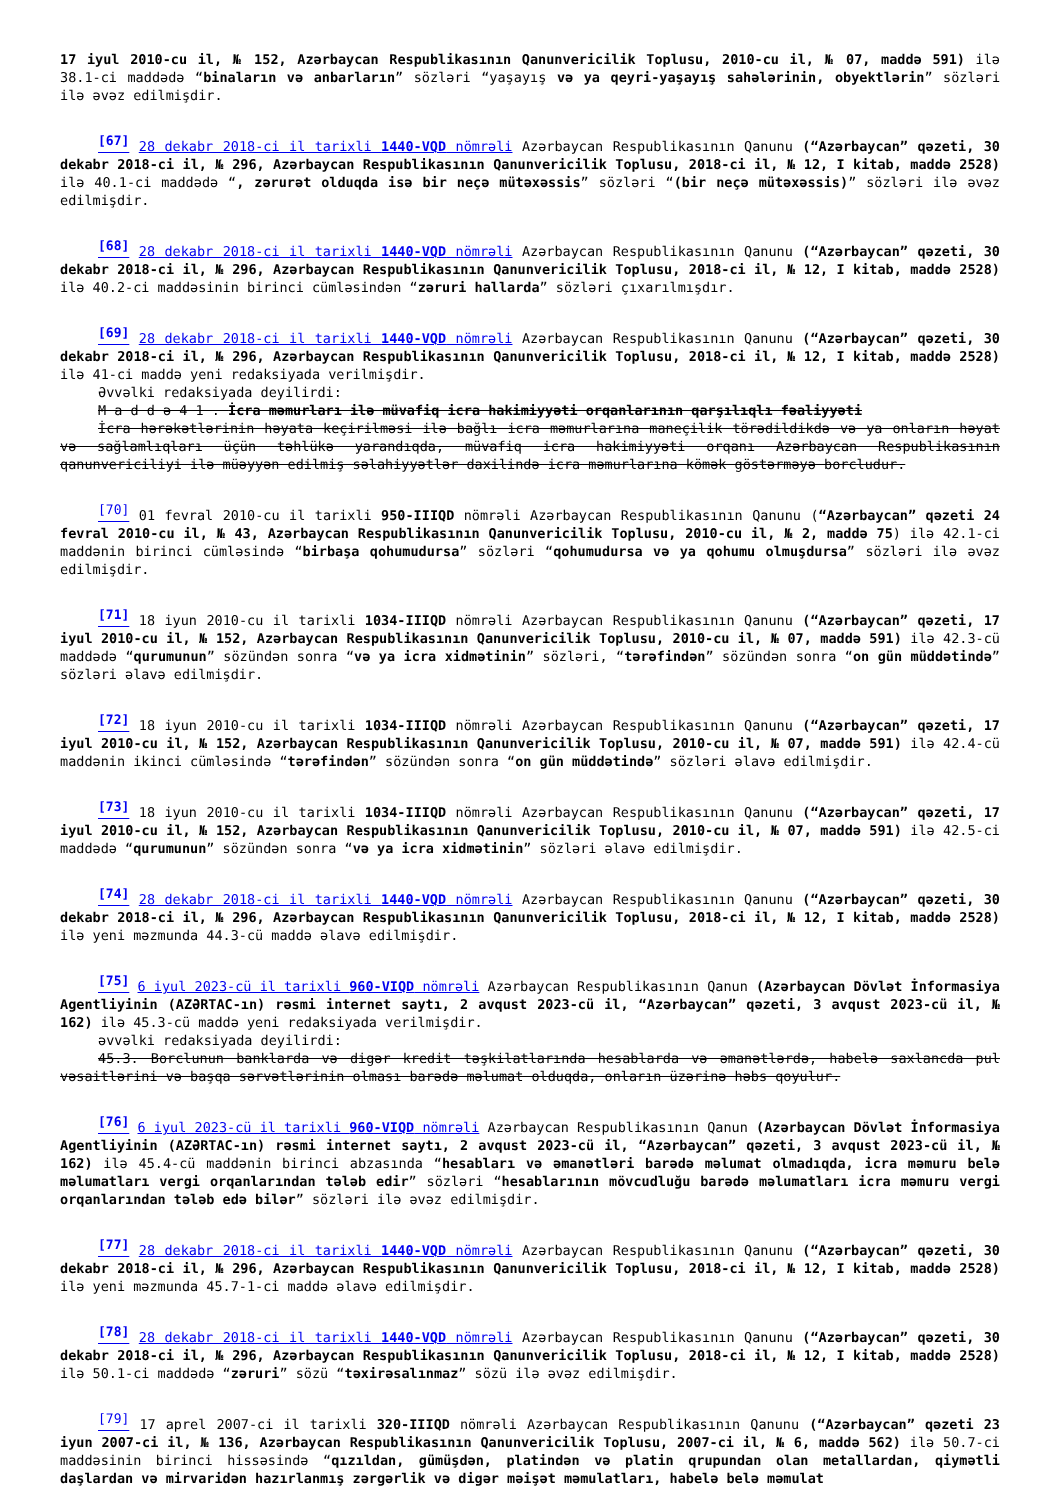17 iyul 2010-cu il, № 152, Azərbaycan Respublikasının Qanunvericilik Toplusu, 2010-cu il, № 07, maddə 591) ilə 38.1-ci maddədə “binaların və anbarların” sözləri “yaşayış və ya qeyri-yaşayış sahələrinin, obyektlərin” sözləri ilə əvəz edilmişdir.
<sup>[67]</sup> 28 dekabr 2018-ci il tarixli 1440-VQD nömrəli Azərbaycan Respublikasının Qanunu (“Azərbaycan” qəzeti, 30 dekabr 2018-ci il, № 296, Azərbaycan Respublikasının Qanunvericilik Toplusu, 2018-ci il, № 12, I kitab, maddə 2528) ilə 40.1-ci maddədə “, zərurət olduqda isə bir neçə mütəxəssis” sözləri “(bir neçə mütəxəssis)” sözləri ilə əvəz edilmişdir.
<sup>[68]</sup> 28 dekabr 2018-ci il tarixli 1440-VQD nömrəli Azərbaycan Respublikasının Qanunu (“Azərbaycan” qəzeti, 30 dekabr 2018-ci il, № 296, Azərbaycan Respublikasının Qanunvericilik Toplusu, 2018-ci il, № 12, I kitab, maddə 2528) ilə 40.2-ci maddəsinin birinci cümləsindən “zəruri hallarda” sözləri çıxarılmışdır.
<sup>[69]</sup> 28 dekabr 2018-ci il tarixli 1440-VQD nömrəli Azərbaycan Respublikasının Qanunu (“Azərbaycan” qəzeti, 30 dekabr 2018-ci il, № 296, Azərbaycan Respublikasının Qanunvericilik Toplusu, 2018-ci il, № 12, I kitab, maddə 2528) ilə 41-ci maddə yeni redaksiyada verilmişdir.
Əvvəlki redaksiyada deyilirdi:
M a d d ə 4 1 . İcra məmurları ilə müvafiq icra hakimiyyəti orqanlarının qarşılıqlı fəaliyyəti
İcra hərəkətlərinin həyata keçirilməsi ilə bağlı icra məmurlarına maneçilik törədildikdə və ya onların həyat və sağlamlıqları üçün təhlükə yarandıqda, müvafiq icra hakimiyyəti orqanı Azərbaycan Respublikasının qanunvericiliyi ilə müəyyən edilmiş səlahiyyətlər daxilində icra məmurlarına kömək göstərməyə borcludur.
<sup>[70]</sup> 01 fevral 2010-cu il tarixli 950-IIIQD nömrəli Azərbaycan Respublikasının Qanunu (“Azərbaycan” qəzeti 24 fevral 2010-cu il, № 43, Azərbaycan Respublikasının Qanunvericilik Toplusu, 2010-cu il, № 2, maddə 75) ilə 42.1-ci maddənin birinci cümləsində “birbaşa qohumudursa” sözləri “qohumudursa və ya qohumu olmuşdursa” sözləri ilə əvəz edilmişdir.
<sup>[71]</sup> 18 iyun 2010-cu il tarixli 1034-IIIQD nömrəli Azərbaycan Respublikasının Qanunu (“Azərbaycan” qəzeti, 17 iyul 2010-cu il, № 152, Azərbaycan Respublikasının Qanunvericilik Toplusu, 2010-cu il, № 07, maddə 591) ilə 42.3-cü maddədə “qurumunun” sözündən sonra “və ya icra xidmətinin” sözləri, “tərəfindən” sözündən sonra “on gün müddətində” sözləri əlavə edilmişdir.
<sup>[72]</sup> 18 iyun 2010-cu il tarixli 1034-IIIQD nömrəli Azərbaycan Respublikasının Qanunu (“Azərbaycan” qəzeti, 17 iyul 2010-cu il, № 152, Azərbaycan Respublikasının Qanunvericilik Toplusu, 2010-cu il, № 07, maddə 591) ilə 42.4-cü maddənin ikinci cümləsində “tərəfindən” sözündən sonra “on gün müddətində” sözləri əlavə edilmişdir.
<sup>[73]</sup> 18 iyun 2010-cu il tarixli 1034-IIIQD nömrəli Azərbaycan Respublikasının Qanunu (“Azərbaycan” qəzeti, 17 iyul 2010-cu il, № 152, Azərbaycan Respublikasının Qanunvericilik Toplusu, 2010-cu il, № 07, maddə 591) ilə 42.5-ci maddədə “qurumunun” sözündən sonra “və ya icra xidmətinin” sözləri əlavə edilmişdir.
<sup>[74]</sup> 28 dekabr 2018-ci il tarixli 1440-VQD nömrəli Azərbaycan Respublikasının Qanunu (“Azərbaycan” qəzeti, 30 dekabr 2018-ci il, № 296, Azərbaycan Respublikasının Qanunvericilik Toplusu, 2018-ci il, № 12, I kitab, maddə 2528) ilə yeni məzmunda 44.3-cü maddə əlavə edilmişdir.
<sup>[75]</sup> 6 iyul 2023-cü il tarixli 960-VIQD nömrəli Azərbaycan Respublikasının Qanun (Azərbaycan Dövlət İnformasiya Agentliyinin (AZƏRTAC-ın) rəsmi internet saytı, 2 avqust 2023-cü il, “Azərbaycan” qəzeti, 3 avqust 2023-cü il, № 162) ilə 45.3-cü maddə yeni redaksiyada verilmişdir.
əvvəlki redaksiyada deyilirdi:
45.3. Borclunun banklarda və digər kredit təşkilatlarında hesablarda və əmanətlərdə, habelə saxlancda pul vəsaitlərini və başqa sərvətlərinin olması barədə məlumat olduqda, onların üzərinə həbs qoyulur.
<sup>[76]</sup> 6 iyul 2023-cü il tarixli 960-VIQD nömrəli Azərbaycan Respublikasının Qanun (Azərbaycan Dövlət İnformasiya Agentliyinin (AZƏRTAC-ın) rəsmi internet saytı, 2 avqust 2023-cü il, “Azərbaycan” qəzeti, 3 avqust 2023-cü il, № 162) ilə 45.4-cü maddənin birinci abzasında “hesabları və əmanətləri barədə məlumat olmadıqda, icra məmuru belə məlumatları vergi orqanlarından tələb edir” sözləri “hesablarının mövcudluğu barədə məlumatları icra məmuru vergi orqanlarından tələb edə bilər” sözləri ilə əvəz edilmişdir.
<sup>[77]</sup> 28 dekabr 2018-ci il tarixli 1440-VQD nömrəli Azərbaycan Respublikasının Qanunu (“Azərbaycan” qəzeti, 30 dekabr 2018-ci il, № 296, Azərbaycan Respublikasının Qanunvericilik Toplusu, 2018-ci il, № 12, I kitab, maddə 2528) ilə yeni məzmunda 45.7-1-ci maddə əlavə edilmişdir.
<sup>[78]</sup> 28 dekabr 2018-ci il tarixli 1440-VQD nömrəli Azərbaycan Respublikasının Qanunu (“Azərbaycan” qəzeti, 30 dekabr 2018-ci il, № 296, Azərbaycan Respublikasının Qanunvericilik Toplusu, 2018-ci il, № 12, I kitab, maddə 2528) ilə 50.1-ci maddədə “zəruri” sözü “təxirəsalınmaz” sözü ilə əvəz edilmişdir.
<sup>[79]</sup> 17 aprel 2007-ci il tarixli 320-IIIQD nömrəli Azərbaycan Respublikasının Qanunu (“Azərbaycan” qəzeti 23 iyun 2007-ci il, № 136, Azərbaycan Respublikasının Qanunvericilik Toplusu, 2007-ci il, № 6, maddə 562) ilə 50.7-ci maddəsinin birinci hissəsində “qızıldan, gümüşdən, platindən və platin qrupundan olan metallardan, qiymətli daşlardan və mirvaridən hazırlanmış zərgərlik və digər məişət məmulatları, habelə belə məmulat